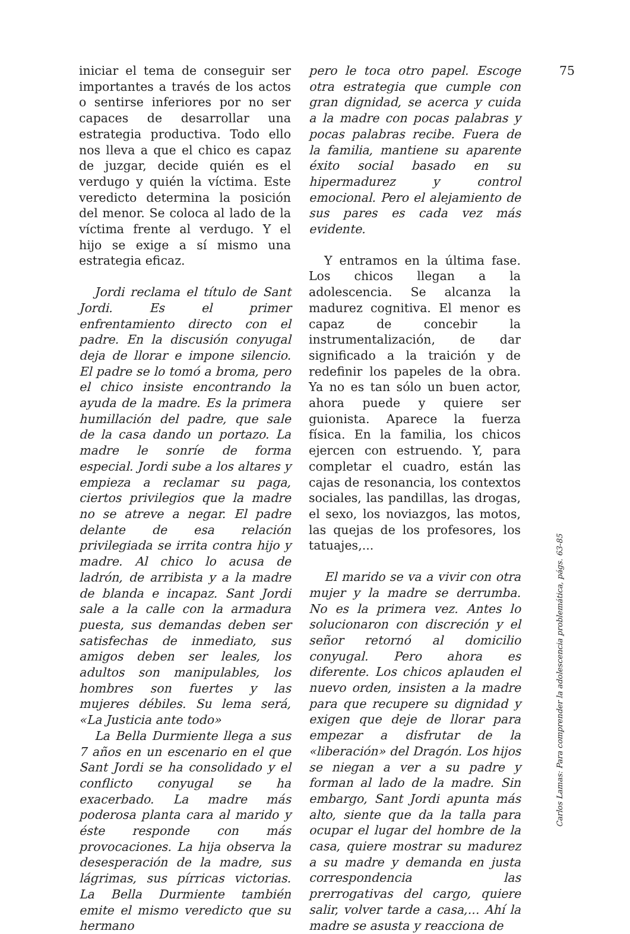iniciar el tema de conseguir ser importantes a través de los actos o sentirse inferiores por no ser capaces de desarrollar una estrategia productiva. Todo ello nos lleva a que el chico es capaz de juzgar, decide quién es el verdugo y quién la víctima. Este veredicto determina la posición del menor. Se coloca al lado de la víctima frente al verdugo. Y el hijo se exige a sí mismo una estrategia eficaz.
Jordi reclama el título de Sant Jordi. Es el primer enfrentamiento directo con el padre. En la discusión conyugal deja de llorar e impone silencio. El padre se lo tomó a broma, pero el chico insiste encontrando la ayuda de la madre. Es la primera humillación del padre, que sale de la casa dando un portazo. La madre le sonríe de forma especial. Jordi sube a los altares y empieza a reclamar su paga, ciertos privilegios que la madre no se atreve a negar. El padre delante de esa relación privilegiada se irrita contra hijo y madre. Al chico lo acusa de ladrón, de arribista y a la madre de blanda e incapaz. Sant Jordi sale a la calle con la armadura puesta, sus demandas deben ser satisfechas de inmediato, sus amigos deben ser leales, los adultos son manipulables, los hombres son fuertes y las mujeres débiles. Su lema será, «La Justicia ante todo»
La Bella Durmiente llega a sus 7 años en un escenario en el que Sant Jordi se ha consolidado y el conflicto conyugal se ha exacerbado. La madre más poderosa planta cara al marido y éste responde con más provocaciones. La hija observa la desesperación de la madre, sus lágrimas, sus pírricas victorias. La Bella Durmiente también emite el mismo veredicto que su hermano
pero le toca otro papel. Escoge otra estrategia que cumple con gran dignidad, se acerca y cuida a la madre con pocas palabras y pocas palabras recibe. Fuera de la familia, mantiene su aparente éxito social basado en su hipermadurez y control emocional. Pero el alejamiento de sus pares es cada vez más evidente.
Y entramos en la última fase. Los chicos llegan a la adolescencia. Se alcanza la madurez cognitiva. El menor es capaz de concebir la instrumentalización, de dar significado a la traición y de redefinir los papeles de la obra. Ya no es tan sólo un buen actor, ahora puede y quiere ser guionista. Aparece la fuerza física. En la familia, los chicos ejercen con estruendo. Y, para completar el cuadro, están las cajas de resonancia, los contextos sociales, las pandillas, las drogas, el sexo, los noviazgos, las motos, las quejas de los profesores, los tatuajes,...
El marido se va a vivir con otra mujer y la madre se derrumba. No es la primera vez. Antes lo solucionaron con discreción y el señor retornó al domicilio conyugal. Pero ahora es diferente. Los chicos aplauden el nuevo orden, insisten a la madre para que recupere su dignidad y exigen que deje de llorar para empezar a disfrutar de la «liberación» del Dragón. Los hijos se niegan a ver a su padre y forman al lado de la madre. Sin embargo, Sant Jordi apunta más alto, siente que da la talla para ocupar el lugar del hombre de la casa, quiere mostrar su madurez a su madre y demanda en justa correspondencia las prerrogativas del cargo, quiere salir, volver tarde a casa,... Ahí la madre se asusta y reacciona de
75
Carlos Lamas: Para comprender la adolescencia problemática, págs. 63-85